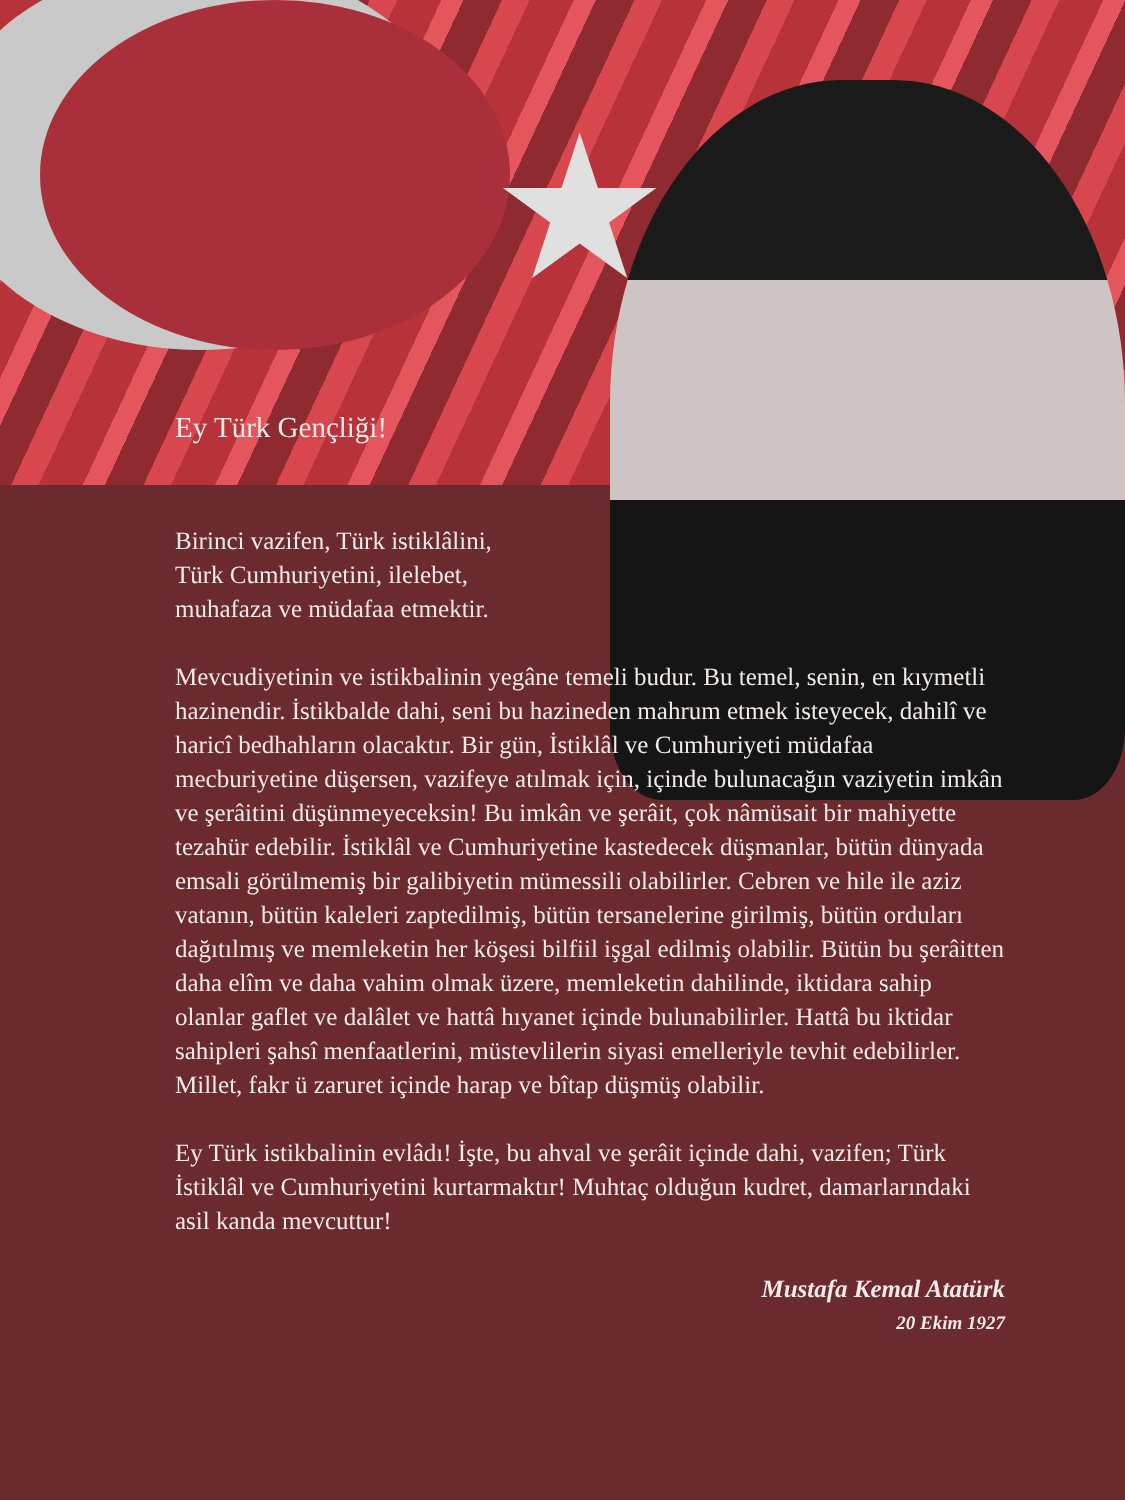★
Ey Türk Gençliği!
Birinci vazifen, Türk istiklâlini,
Türk Cumhuriyetini, ilelebet,
muhafaza ve müdafaa etmektir.
Mevcudiyetinin ve istikbalinin yegâne temeli budur. Bu temel, senin, en kıymetli hazinendir. İstikbalde dahi, seni bu hazineden mahrum etmek isteyecek, dahilî ve haricî bedhahların olacaktır. Bir gün, İstiklâl ve Cumhuriyeti müdafaa mecburiyetine düşersen, vazifeye atılmak için, içinde bulunacağın vaziyetin imkân ve şerâitini düşünmeyeceksin! Bu imkân ve şerâit, çok nâmüsait bir mahiyette tezahür edebilir. İstiklâl ve Cumhuriyetine kastedecek düşmanlar, bütün dünyada emsali görülmemiş bir galibiyetin mümessili olabilirler. Cebren ve hile ile aziz vatanın, bütün kaleleri zaptedilmiş, bütün tersanelerine girilmiş, bütün orduları dağıtılmış ve memleketin her köşesi bilfiil işgal edilmiş olabilir. Bütün bu şerâitten daha elîm ve daha vahim olmak üzere, memleketin dahilinde, iktidara sahip olanlar gaflet ve dalâlet ve hattâ hıyanet içinde bulunabilirler. Hattâ bu iktidar sahipleri şahsî menfaatlerini, müstevlilerin siyasi emelleriyle tevhit edebilirler.
Millet, fakr ü zaruret içinde harap ve bîtap düşmüş olabilir.
Ey Türk istikbalinin evlâdı! İşte, bu ahval ve şerâit içinde dahi, vazifen; Türk İstiklâl ve Cumhuriyetini kurtarmaktır! Muhtaç olduğun kudret, damarlarındaki asil kanda mevcuttur!
Mustafa Kemal Atatürk
20 Ekim 1927